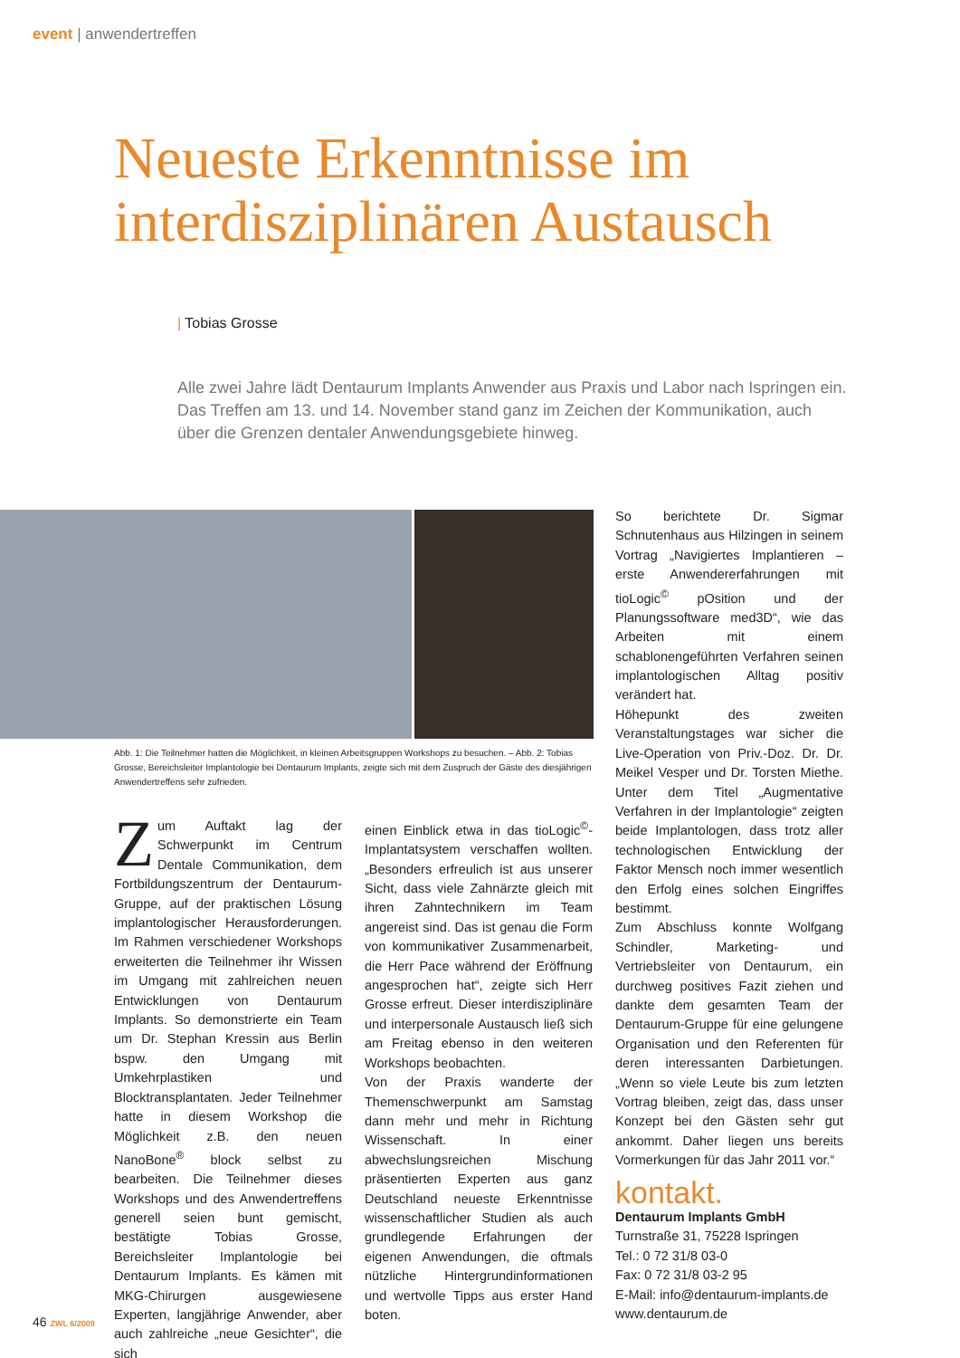event | anwendertreffen
Neueste Erkenntnisse im
interdisziplinären Austausch
| Tobias Grosse
Alle zwei Jahre lädt Dentaurum Implants Anwender aus Praxis und Labor nach Ispringen ein. Das Treffen am 13. und 14. November stand ganz im Zeichen der Kommunikation, auch über die Grenzen dentaler Anwendungsgebiete hinweg.
Abb. 1: Die Teilnehmer hatten die Möglichkeit, in kleinen Arbeitsgruppen Workshops zu besuchen. – Abb. 2: Tobias Grosse, Bereichsleiter Implantologie bei Dentaurum Implants, zeigte sich mit dem Zuspruch der Gäste des diesjährigen Anwendertreffens sehr zufrieden.
Zum Auftakt lag der Schwerpunkt im Centrum Dentale Communikation, dem Fortbildungszentrum der Dentaurum-Gruppe, auf der praktischen Lösung implantologischer Herausforderungen. Im Rahmen verschiedener Workshops erweiterten die Teilnehmer ihr Wissen im Umgang mit zahlreichen neuen Entwicklungen von Dentaurum Implants. So demonstrierte ein Team um Dr. Stephan Kressin aus Berlin bspw. den Umgang mit Umkehrplastiken und Blocktransplantaten. Jeder Teilnehmer hatte in diesem Workshop die Möglichkeit z.B. den neuen NanoBone<sup>®</sup> block selbst zu bearbeiten. Die Teilnehmer dieses Workshops und des Anwendertreffens generell seien bunt gemischt, bestätigte Tobias Grosse, Bereichsleiter Implantologie bei Dentaurum Implants. Es kämen mit MKG-Chirurgen ausgewiesene Experten, langjährige Anwender, aber auch zahlreiche „neue Gesichter“, die sich
einen Einblick etwa in das tioLogic<sup>©</sup>-Implantatsystem verschaffen wollten. „Besonders erfreulich ist aus unserer Sicht, dass viele Zahnärzte gleich mit ihren Zahntechnikern im Team angereist sind. Das ist genau die Form von kommunikativer Zusammenarbeit, die Herr Pace während der Eröffnung angesprochen hat“, zeigte sich Herr Grosse erfreut. Dieser interdisziplinäre und interpersonale Austausch ließ sich am Freitag ebenso in den weiteren Workshops beobachten.
Von der Praxis wanderte der Themenschwerpunkt am Samstag dann mehr und mehr in Richtung Wissenschaft. In einer abwechslungsreichen Mischung präsentierten Experten aus ganz Deutschland neueste Erkenntnisse wissenschaftlicher Studien als auch grundlegende Erfahrungen der eigenen Anwendungen, die oftmals nützliche Hintergrundinformationen und wertvolle Tipps aus erster Hand boten.
So berichtete Dr. Sigmar Schnutenhaus aus Hilzingen in seinem Vortrag „Navigiertes Implantieren – erste Anwendererfahrungen mit tioLogic<sup>©</sup> pOsition und der Planungssoftware med3D“, wie das Arbeiten mit einem schablonengeführten Verfahren seinen implantologischen Alltag positiv verändert hat.
Höhepunkt des zweiten Veranstaltungstages war sicher die Live-Operation von Priv.-Doz. Dr. Dr. Meikel Vesper und Dr. Torsten Miethe. Unter dem Titel „Augmentative Verfahren in der Implantologie“ zeigten beide Implantologen, dass trotz aller technologischen Entwicklung der Faktor Mensch noch immer wesentlich den Erfolg eines solchen Eingriffes bestimmt.
Zum Abschluss konnte Wolfgang Schindler, Marketing- und Vertriebsleiter von Dentaurum, ein durchweg positives Fazit ziehen und dankte dem gesamten Team der Dentaurum-Gruppe für eine gelungene Organisation und den Referenten für deren interessanten Darbietungen. „Wenn so viele Leute bis zum letzten Vortrag bleiben, zeigt das, dass unser Konzept bei den Gästen sehr gut ankommt. Daher liegen uns bereits Vormerkungen für das Jahr 2011 vor.“
kontakt.
Dentaurum Implants GmbH
Turnstraße 31, 75228 Ispringen
Tel.: 0 72 31/8 03-0
Fax: 0 72 31/8 03-2 95
E-Mail: info@dentaurum-implants.de
www.dentaurum.de
46 ZWL 6/2009